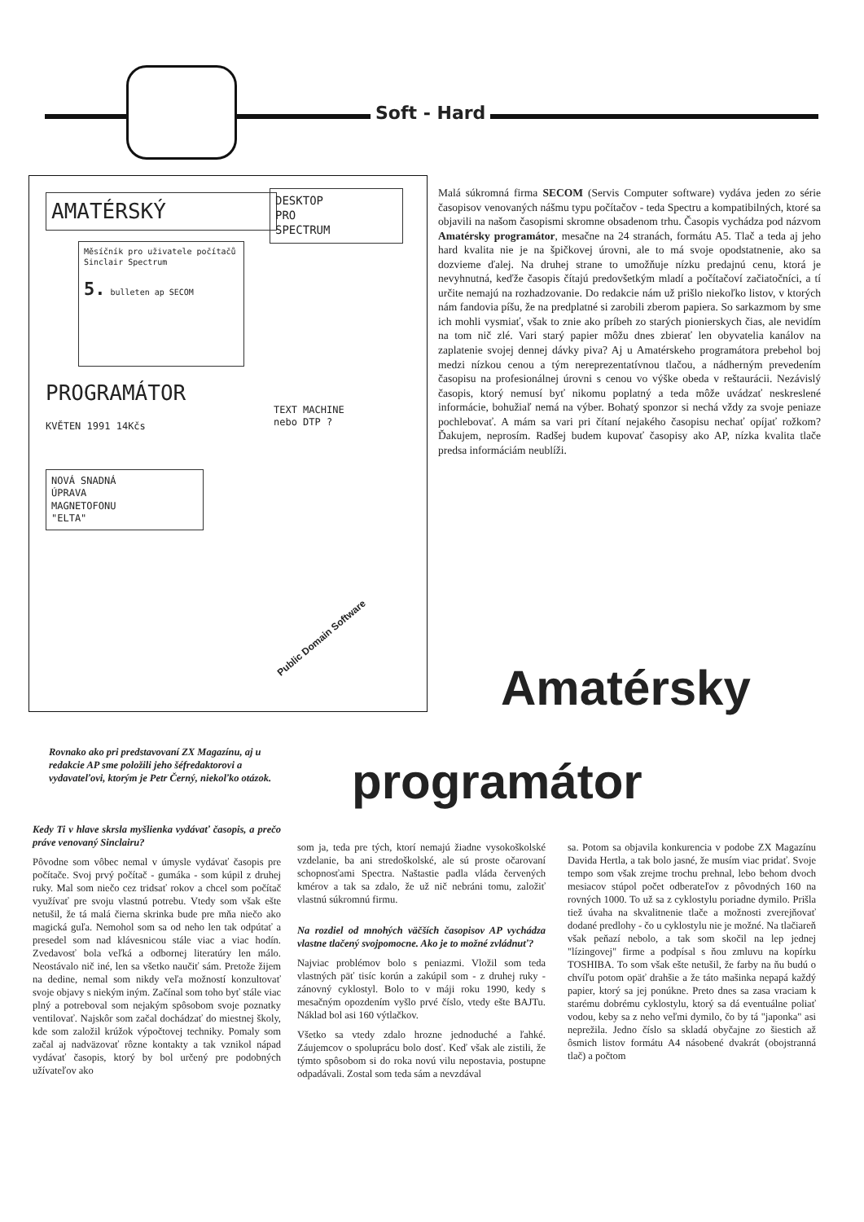Soft - Hard
AMATÉRSKÝ
Měsíčník pro uživatele počítačů Sinclair Spectrum
5. bulleten ap SECOM
PROGRAMÁTOR
KVĚTEN 1991 14Kčs
DESKTOP
PRO
SPECTRUM
TEXT MACHINE
nebo DTP ?
NOVÁ SNADNÁ
ÚPRAVA
MAGNETOFONU
"ELTA"
Public Domain Software
Malá súkromná firma SECOM (Servis Computer software) vydáva jeden zo série časopisov venovaných nášmu typu počítačov - teda Spectru a kompatibilných, ktoré sa objavili na našom časopismi skromne obsadenom trhu. Časopis vychádza pod názvom Amatérsky programátor, mesačne na 24 stranách, formátu A5. Tlač a teda aj jeho hard kvalita nie je na špičkovej úrovni, ale to má svoje opodstatnenie, ako sa dozvieme ďalej. Na druhej strane to umožňuje nízku predajnú cenu, ktorá je nevyhnutná, keďže časopis čítajú predovšetkým mladí a počítačoví začiatočníci, a tí určite nemajú na rozhadzovanie. Do redakcie nám už prišlo niekoľko listov, v ktorých nám fandovia píšu, že na predplatné si zarobili zberom papiera. So sarkazmom by sme ich mohli vysmiať, však to znie ako príbeh zo starých pionierskych čias, ale nevidím na tom nič zlé. Vari starý papier môžu dnes zbierať len obyvatelia kanálov na zaplatenie svojej dennej dávky piva? Aj u Amatérskeho programátora prebehol boj medzi nízkou cenou a tým nereprezentatívnou tlačou, a nádherným prevedením časopisu na profesionálnej úrovni s cenou vo výške obeda v reštaurácii. Nezávislý časopis, ktorý nemusí byť nikomu poplatný a teda môže uvádzať neskreslené informácie, bohužiaľ nemá na výber. Bohatý sponzor si nechá vždy za svoje peniaze pochlebovať. A mám sa vari pri čítaní nejakého časopisu nechať opíjať rožkom? Ďakujem, neprosím. Radšej budem kupovať časopisy ako AP, nízka kvalita tlače predsa informáciám neublíži.
Amatérsky
Rovnako ako pri predstavovaní ZX Magazínu, aj u redakcie AP sme položili jeho šéfredaktorovi a vydavateľovi, ktorým je Petr Černý, niekoľko otázok.
programátor
Kedy Ti v hlave skrsla myšlienka vydávať časopis, a prečo práve venovaný Sinclairu?
Pôvodne som vôbec nemal v úmysle vydávať časopis pre počítače. Svoj prvý počítač - gumáka - som kúpil z druhej ruky. Mal som niečo cez tridsať rokov a chcel som počítač využívať pre svoju vlastnú potrebu. Vtedy som však ešte netušil, že tá malá čierna skrinka bude pre mňa niečo ako magická guľa. Nemohol som sa od neho len tak odpútať a presedel som nad klávesnicou stále viac a viac hodín. Zvedavosť bola veľká a odbornej literatúry len málo. Neostávalo nič iné, len sa všetko naučiť sám. Pretože žijem na dedine, nemal som nikdy veľa možností konzultovať svoje objavy s niekým iným. Začínal som toho byť stále viac plný a potreboval som nejakým spôsobom svoje poznatky ventilovať. Najskôr som začal dochádzať do miestnej školy, kde som založil krúžok výpočtovej techniky. Pomaly som začal aj nadväzovať rôzne kontakty a tak vznikol nápad vydávať časopis, ktorý by bol určený pre podobných užívateľov ako
som ja, teda pre tých, ktorí nemajú žiadne vysokoškolské vzdelanie, ba ani stredoškolské, ale sú proste očarovaní schopnosťami Spectra. Naštastie padla vláda červených kmérov a tak sa zdalo, že už nič nebráni tomu, založiť vlastnú súkromnú firmu.
Na rozdiel od mnohých väčších časopisov AP vychádza vlastne tlačený svojpomocne. Ako je to možné zvládnuť?
Najviac problémov bolo s peniazmi. Vložil som teda vlastných päť tisíc korún a zakúpil som - z druhej ruky - zánovný cyklostyl. Bolo to v máji roku 1990, kedy s mesačným opozdením vyšlo prvé číslo, vtedy ešte BAJTu. Náklad bol asi 160 výtlačkov.
Všetko sa vtedy zdalo hrozne jednoduché a ľahké. Záujemcov o spoluprácu bolo dosť. Keď však ale zistili, že týmto spôsobom si do roka novú vilu nepostavia, postupne odpadávali. Zostal som teda sám a nevzdával
sa. Potom sa objavila konkurencia v podobe ZX Magazínu Davida Hertla, a tak bolo jasné, že musím viac pridať. Svoje tempo som však zrejme trochu prehnal, lebo behom dvoch mesiacov stúpol počet odberateľov z pôvodných 160 na rovných 1000. To už sa z cyklostylu poriadne dymilo. Prišla tiež úvaha na skvalitnenie tlače a možnosti zverejňovať dodané predlohy - čo u cyklostylu nie je možné. Na tlačiareň však peňazí nebolo, a tak som skočil na lep jednej "lízingovej" firme a podpísal s ňou zmluvu na kopírku TOSHIBA. To som však ešte netušil, že farby na ňu budú o chvíľu potom opäť drahšie a že táto mašinka nepapá každý papier, ktorý sa jej ponúkne. Preto dnes sa zasa vraciam k starému dobrému cyklostylu, ktorý sa dá eventuálne poliať vodou, keby sa z neho veľmi dymilo, čo by tá "japonka" asi neprežila. Jedno číslo sa skladá obyčajne zo šiestich až ôsmich listov formátu A4 násobené dvakrát (obojstranná tlač) a počtom